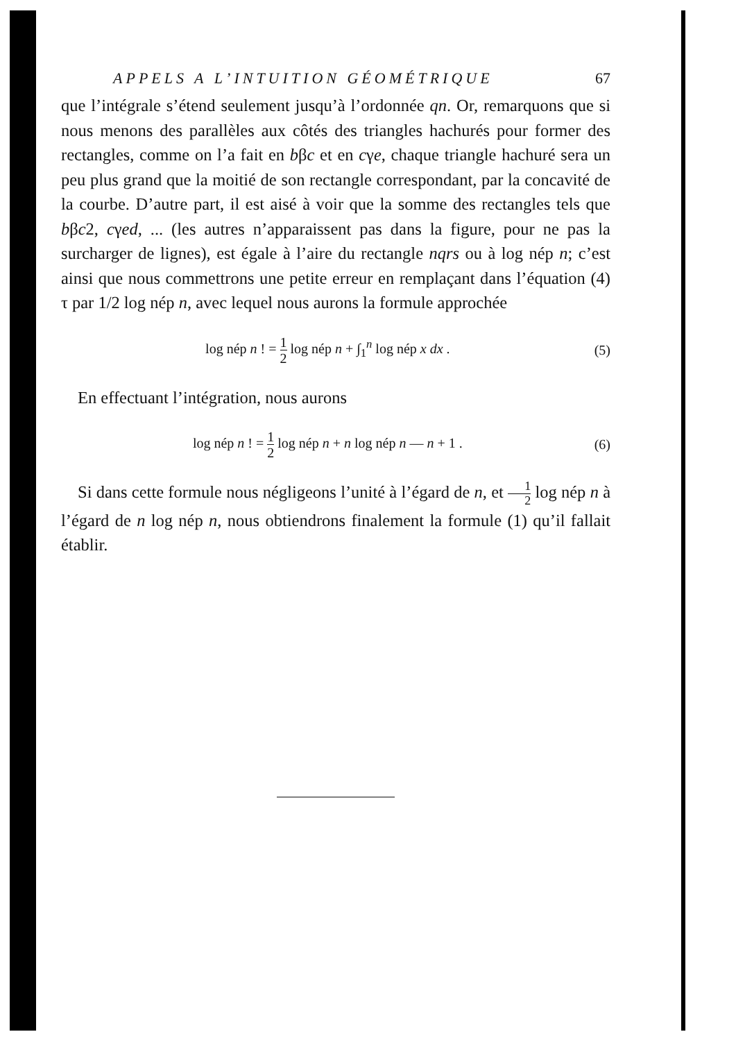APPELS A L’INTUITION GÉOMÉTRIQUE 67
que l’intégrale s’étend seulement jusqu’à l’ordonnée qn. Or, remarquons que si nous menons des parallèles aux côtés des triangles hachurés pour former des rectangles, comme on l’a fait en bβc et en cγe, chaque triangle hachuré sera un peu plus grand que la moitié de son rectangle correspondant, par la concavité de la courbe. D’autre part, il est aisé à voir que la somme des rectangles tels que bβc2, cγed, ... (les autres n’apparaissent pas dans la figure, pour ne pas la surcharger de lignes), est égale à l’aire du rectangle nqrs ou à log nép n; c’est ainsi que nous commettrons une petite erreur en remplaçant dans l’équation (4) τ par 1/2 log nép n, avec lequel nous aurons la formule approchée
log nép n ! = 1 2 log nép n + ∫<sub>1</sub><sup>n</sup> log nép x dx . (5)
En effectuant l’intégration, nous aurons
log nép n ! = 1 2 log nép n + n log nép n — n + 1 . (6)
Si dans cette formule nous négligeons l’unité à l’égard de n, et 1 2 log nép n à l’égard de n log nép n, nous obtiendrons finalement la formule (1) qu’il fallait établir.